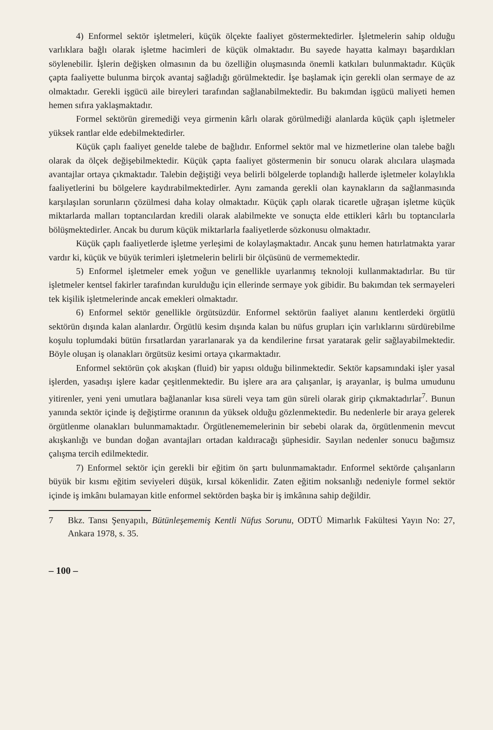4) Enformel sektör işletmeleri, küçük ölçekte faaliyet göstermektedirler. İşletmelerin sahip olduğu varlıklara bağlı olarak işletme hacimleri de küçük olmaktadır. Bu sayede hayatta kalmayı başardıkları söylenebilir. İşlerin değişken olmasının da bu özelliğin oluşmasında önemli katkıları bulunmaktadır. Küçük çapta faaliyette bulunma birçok avantaj sağladığı görülmektedir. İşe başlamak için gerekli olan sermaye de az olmaktadır. Gerekli işgücü aile bireyleri tarafından sağlanabilmektedir. Bu bakımdan işgücü maliyeti hemen hemen sıfıra yaklaşmaktadır.
Formel sektörün giremediği veya girmenin kârlı olarak görülmediği alanlarda küçük çaplı işletmeler yüksek rantlar elde edebilmektedirler.
Küçük çaplı faaliyet genelde talebe de bağlıdır. Enformel sektör mal ve hizmetlerine olan talebe bağlı olarak da ölçek değişebilmektedir. Küçük çapta faaliyet göstermenin bir sonucu olarak alıcılara ulaşmada avantajlar ortaya çıkmaktadır. Talebin değiştiği veya belirli bölgelerde toplandığı hallerde işletmeler kolaylıkla faaliyetlerini bu bölgelere kaydırabilmektedirler. Aynı zamanda gerekli olan kaynakların da sağlanmasında karşılaşılan sorunların çözülmesi daha kolay olmaktadır. Küçük çaplı olarak ticaretle uğraşan işletme küçük miktarlarda malları toptancılardan kredili olarak alabilmekte ve sonuçta elde ettikleri kârlı bu toptancılarla bölüşmektedirler. Ancak bu durum küçük miktarlarla faaliyetlerde sözkonusu olmaktadır.
Küçük çaplı faaliyetlerde işletme yerleşimi de kolaylaşmaktadır. Ancak şunu hemen hatırlatmakta yarar vardır ki, küçük ve büyük terimleri işletmelerin belirli bir ölçüsünü de vermemektedir.
5) Enformel işletmeler emek yoğun ve genellikle uyarlanmış teknoloji kullanmaktadırlar. Bu tür işletmeler kentsel fakirler tarafından kurulduğu için ellerinde sermaye yok gibidir. Bu bakımdan tek sermayeleri tek kişilik işletmelerinde ancak emekleri olmaktadır.
6) Enformel sektör genellikle örgütsüzdür. Enformel sektörün faaliyet alanını kentlerdeki örgütlü sektörün dışında kalan alanlardır. Örgütlü kesim dışında kalan bu nüfus grupları için varlıklarını sürdürebilme koşulu toplumdaki bütün fırsatlardan yararlanarak ya da kendilerine fırsat yaratarak gelir sağlayabilmektedir. Böyle oluşan iş olanakları örgütsüz kesimi ortaya çıkarmaktadır.
Enformel sektörün çok akışkan (fluid) bir yapısı olduğu bilinmektedir. Sektör kapsamındaki işler yasal işlerden, yasadışı işlere kadar çeşitlenmektedir. Bu işlere ara ara çalışanlar, iş arayanlar, iş bulma umudunu yitirenler, yeni yeni umutlara bağlananlar kısa süreli veya tam gün süreli olarak girip çıkmaktadırlar<sup>7</sup>. Bunun yanında sektör içinde iş değiştirme oranının da yüksek olduğu gözlenmektedir. Bu nedenlerle bir araya gelerek örgütlenme olanakları bulunmamaktadır. Örgütlenememelerinin bir sebebi olarak da, örgütlenmenin mevcut akışkanlığı ve bundan doğan avantajları ortadan kaldıracağı şüphesidir. Sayılan nedenler sonucu bağımsız çalışma tercih edilmektedir.
7) Enformel sektör için gerekli bir eğitim ön şartı bulunmamaktadır. Enformel sektörde çalışanların büyük bir kısmı eğitim seviyeleri düşük, kırsal kökenlidir. Zaten eğitim noksanlığı nedeniyle formel sektör içinde iş imkânı bulamayan kitle enformel sektörden başka bir iş imkânına sahip değildir.
7 Bkz. Tansı Şenyapılı, Bütünleşememiş Kentli Nüfus Sorunu, ODTÜ Mimarlık Fakültesi Yayın No: 27, Ankara 1978, s. 35.
– 100 –